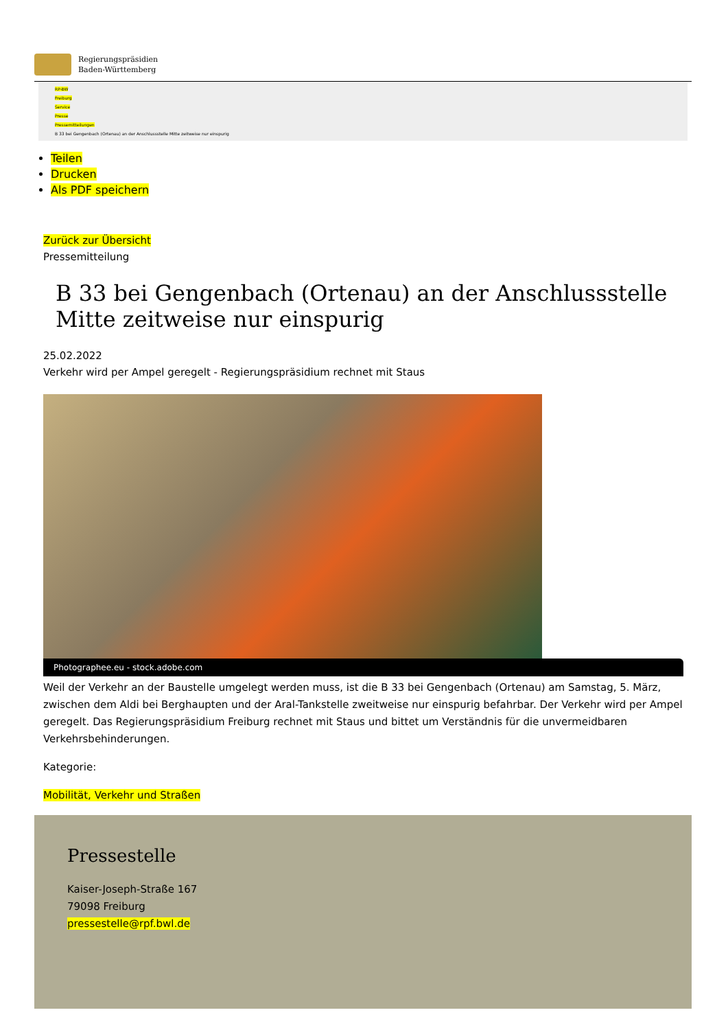Regierungspräsidien
Baden-Württemberg
RP-BW
Freiburg
Service
Presse
Pressemitteilungen
B 33 bei Gengenbach (Ortenau) an der Anschlussstelle Mitte zeitweise nur einspurig
Teilen
Drucken
Als PDF speichern
Zurück zur Übersicht
Pressemitteilung
B 33 bei Gengenbach (Ortenau) an der Anschlussstelle Mitte zeitweise nur einspurig
25.02.2022
Verkehr wird per Ampel geregelt - Regierungspräsidium rechnet mit Staus
Photographee.eu - stock.adobe.com
Weil der Verkehr an der Baustelle umgelegt werden muss, ist die B 33 bei Gengenbach (Ortenau) am Samstag, 5. März, zwischen dem Aldi bei Berghaupten und der Aral-Tankstelle zweitweise nur einspurig befahrbar. Der Verkehr wird per Ampel geregelt. Das Regierungspräsidium Freiburg rechnet mit Staus und bittet um Verständnis für die unvermeidbaren Verkehrsbehinderungen.
Kategorie:
Mobilität, Verkehr und Straßen
Pressestelle
Kaiser-Joseph-Straße 167
79098 Freiburg
pressestelle@rpf.bwl.de